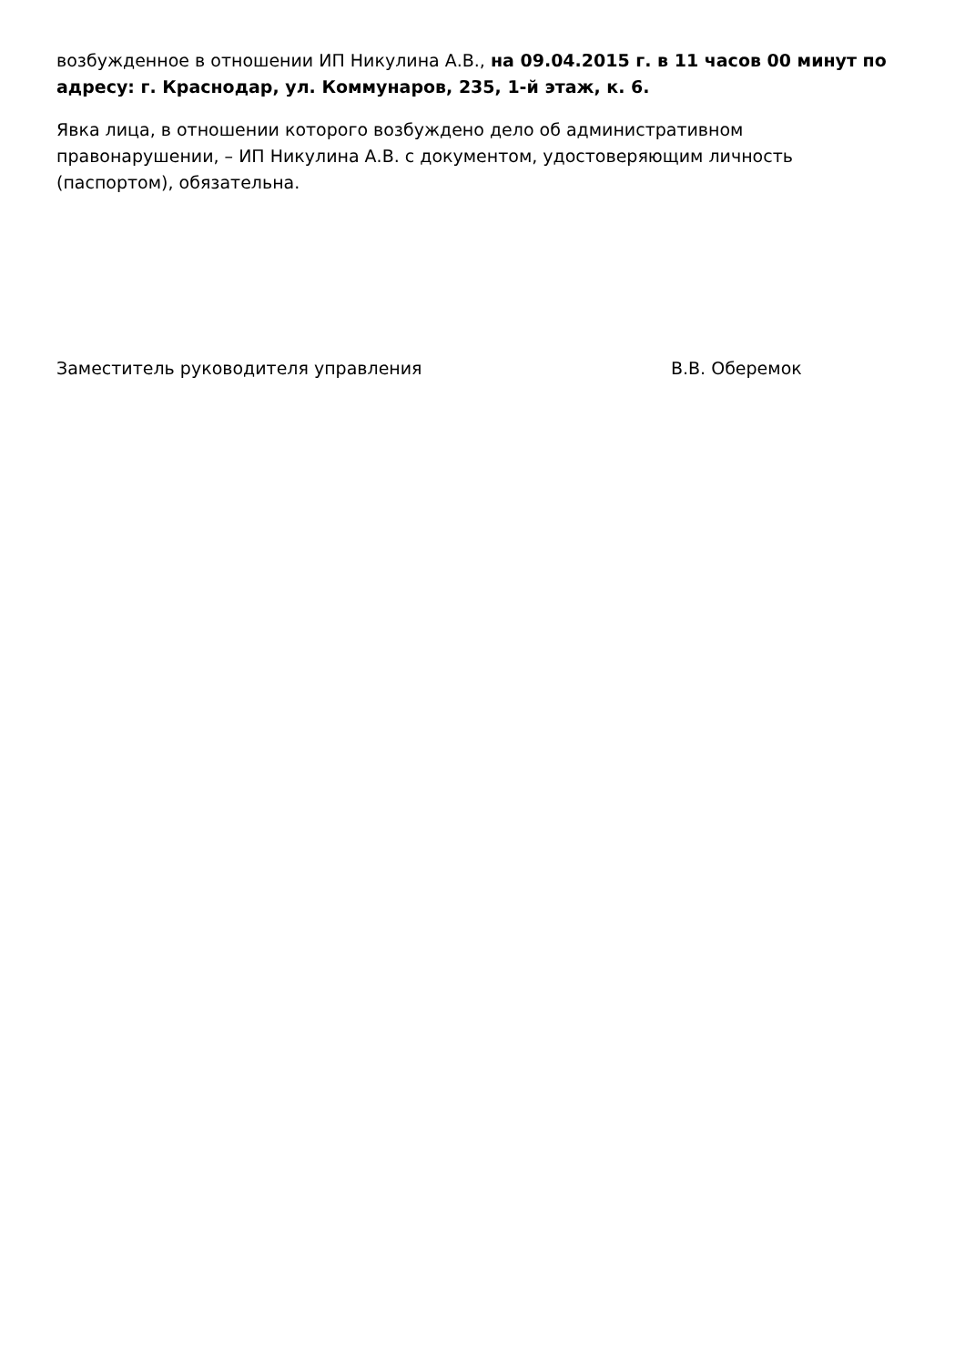возбужденное в отношении ИП Никулина А.В., на 09.04.2015 г. в 11 часов 00 минут по адресу: г. Краснодар, ул. Коммунаров, 235, 1-й этаж, к. 6.
Явка лица, в отношении которого возбуждено дело об административном правонарушении, – ИП Никулина А.В. с документом, удостоверяющим личность (паспортом), обязательна.
Заместитель руководителя управления В.В. Оберемок